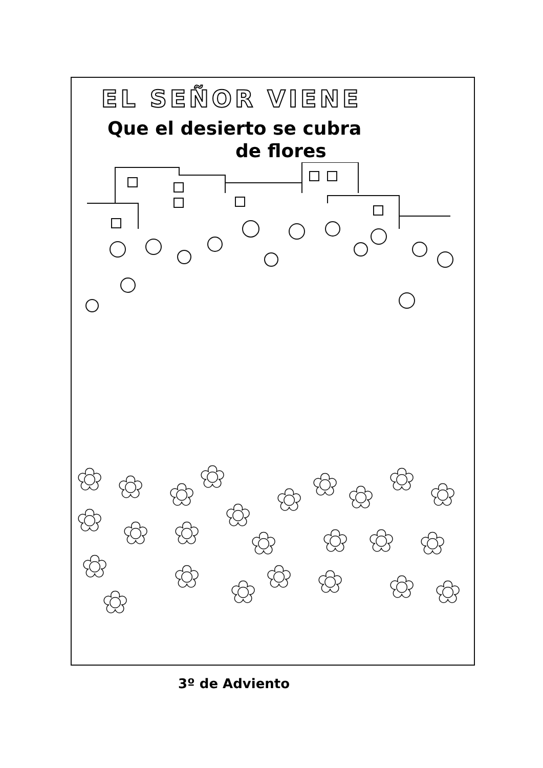EL SEÑOR VIENE
Que el desierto se cubra
de flores
✿
✿
✿
✿
✿
✿
✿
✿
✿
✿
✿
✿
✿
✿
✿
✿
✿
✿
✿
✿
✿
✿
✿
✿
✿
3º de Adviento